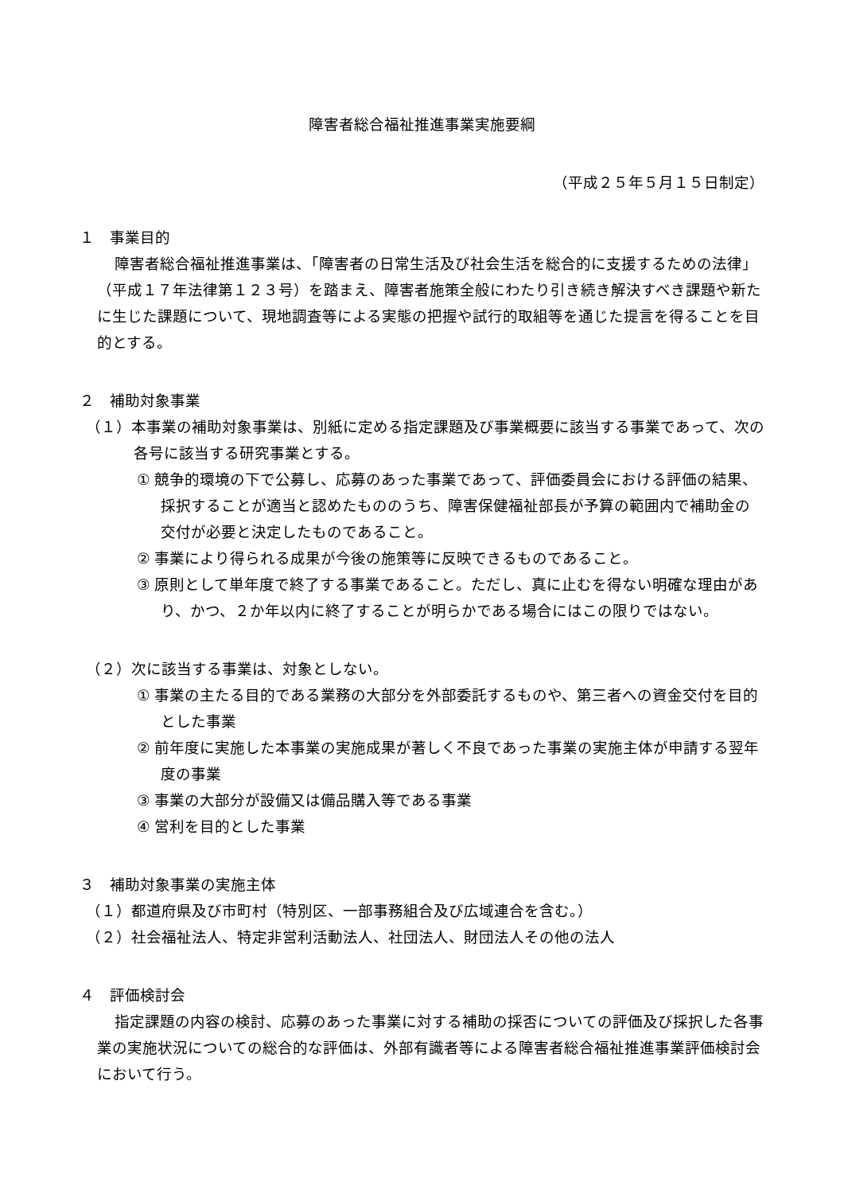障害者総合福祉推進事業実施要綱
（平成２５年５月１５日制定）
１　事業目的
障害者総合福祉推進事業は、「障害者の日常生活及び社会生活を総合的に支援するための法律」（平成１７年法律第１２３号）を踏まえ、障害者施策全般にわたり引き続き解決すべき課題や新たに生じた課題について、現地調査等による実態の把握や試行的取組等を通じた提言を得ることを目的とする。
２　補助対象事業
（１）本事業の補助対象事業は、別紙に定める指定課題及び事業概要に該当する事業であって、次の各号に該当する研究事業とする。
① 競争的環境の下で公募し、応募のあった事業であって、評価委員会における評価の結果、採択することが適当と認めたもののうち、障害保健福祉部長が予算の範囲内で補助金の交付が必要と決定したものであること。
② 事業により得られる成果が今後の施策等に反映できるものであること。
③ 原則として単年度で終了する事業であること。ただし、真に止むを得ない明確な理由があり、かつ、２か年以内に終了することが明らかである場合にはこの限りではない。
（２）次に該当する事業は、対象としない。
① 事業の主たる目的である業務の大部分を外部委託するものや、第三者への資金交付を目的とした事業
② 前年度に実施した本事業の実施成果が著しく不良であった事業の実施主体が申請する翌年度の事業
③ 事業の大部分が設備又は備品購入等である事業
④ 営利を目的とした事業
３　補助対象事業の実施主体
（１）都道府県及び市町村（特別区、一部事務組合及び広域連合を含む。）
（２）社会福祉法人、特定非営利活動法人、社団法人、財団法人その他の法人
４　評価検討会
指定課題の内容の検討、応募のあった事業に対する補助の採否についての評価及び採択した各事業の実施状況についての総合的な評価は、外部有識者等による障害者総合福祉推進事業評価検討会において行う。